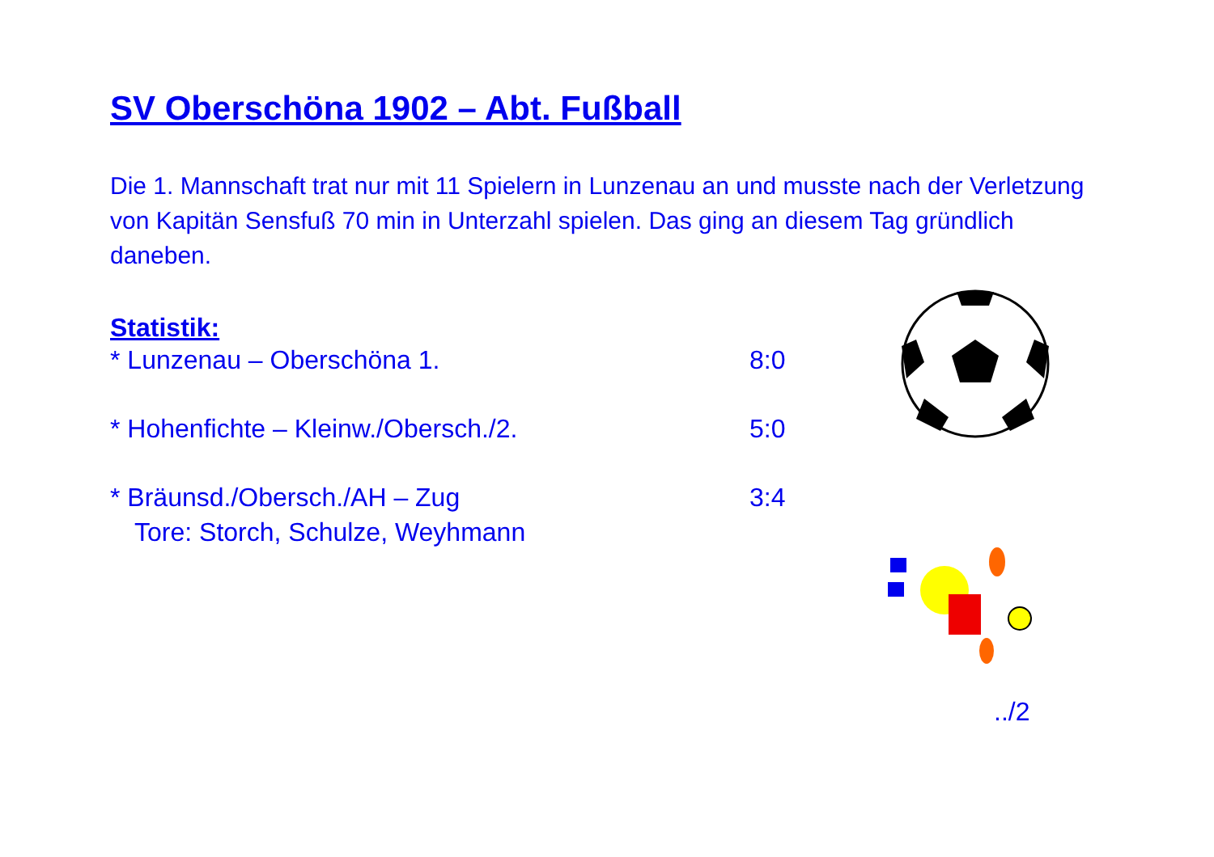SV Oberschöna 1902 – Abt. Fußball
Die 1. Mannschaft trat nur mit 11 Spielern in Lunzenau an und musste nach der Verletzung von Kapitän Sensfuß 70 min in Unterzahl spielen. Das ging an diesem Tag gründlich daneben.
Statistik:
* Lunzenau – Oberschöna 1. 8:0
* Hohenfichte – Kleinw./Obersch./2. 5:0
* Bräunsd./Obersch./AH – Zug 3:4
Tore: Storch, Schulze, Weyhmann
../2